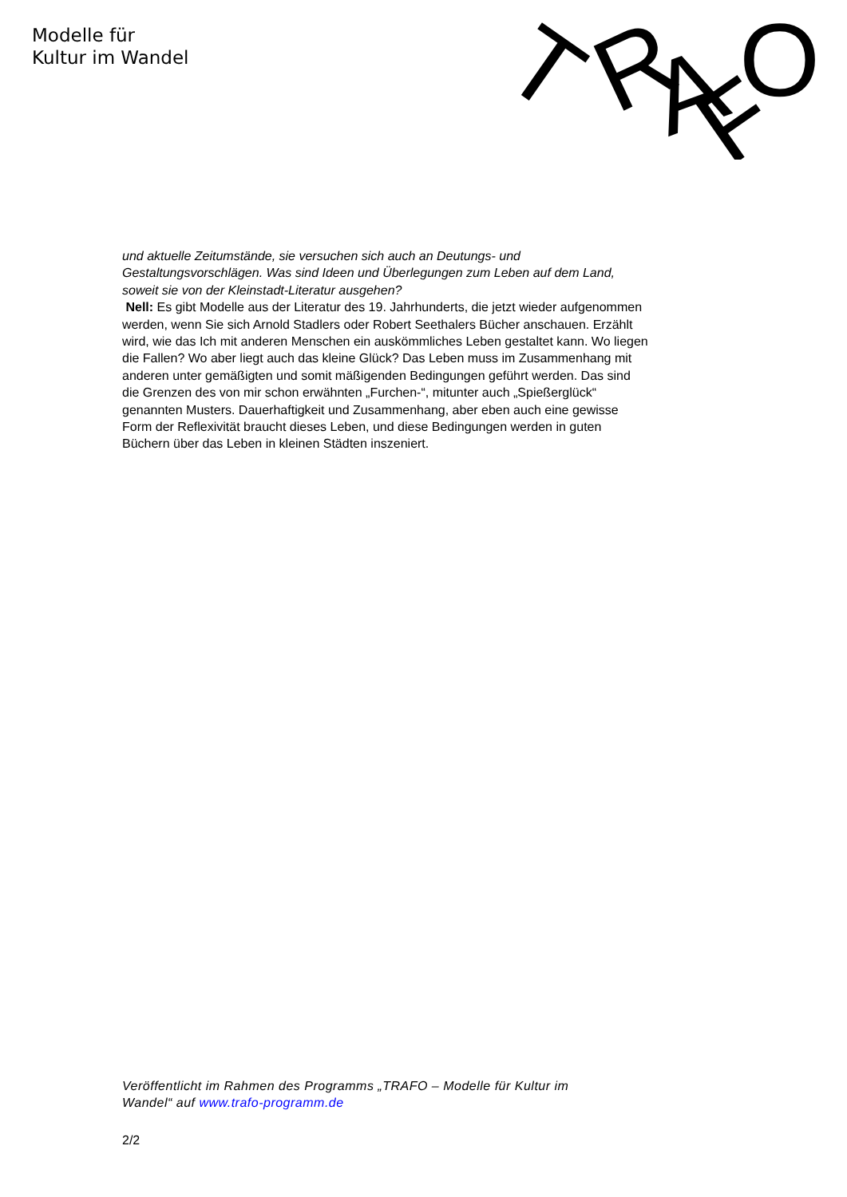Modelle für
Kultur im Wandel
T
R
A
F
O
und aktuelle Zeitumstände, sie versuchen sich auch an Deutungs- und Gestaltungsvorschlägen. Was sind Ideen und Überlegungen zum Leben auf dem Land, soweit sie von der Kleinstadt-Literatur ausgehen?
Nell: Es gibt Modelle aus der Literatur des 19. Jahrhunderts, die jetzt wieder aufgenommen werden, wenn Sie sich Arnold Stadlers oder Robert Seethalers Bücher anschauen. Erzählt wird, wie das Ich mit anderen Menschen ein auskömmliches Leben gestaltet kann. Wo liegen die Fallen? Wo aber liegt auch das kleine Glück? Das Leben muss im Zusammenhang mit anderen unter gemäßigten und somit mäßigenden Bedingungen geführt werden. Das sind die Grenzen des von mir schon erwähnten „Furchen-“, mitunter auch „Spießerglück“ genannten Musters. Dauerhaftigkeit und Zusammenhang, aber eben auch eine gewisse Form der Reflexivität braucht dieses Leben, und diese Bedingungen werden in guten Büchern über das Leben in kleinen Städten inszeniert.
Veröffentlicht im Rahmen des Programms „TRAFO – Modelle für Kultur im Wandel“ auf www.trafo-programm.de
2/2